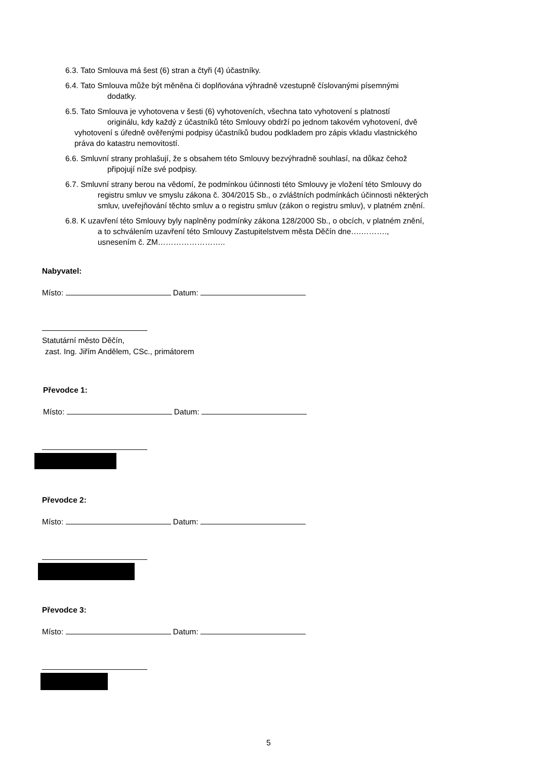6.3. Tato Smlouva má šest (6) stran a čtyři (4) účastníky.
6.4. Tato Smlouva může být měněna či doplňována výhradně vzestupně číslovanými písemnými
dodatky.
6.5. Tato Smlouva je vyhotovena v šesti (6) vyhotoveních, všechna tato vyhotovení s platností
originálu, kdy každý z účastníků této Smlouvy obdrží po jednom takovém vyhotovení, dvě
vyhotovení s úředně ověřenými podpisy účastníků budou podkladem pro zápis vkladu vlastnického
práva do katastru nemovitostí.
6.6. Smluvní strany prohlašují, že s obsahem této Smlouvy bezvýhradně souhlasí, na důkaz čehož
připojují níže své podpisy.
6.7. Smluvní strany berou na vědomí, že podmínkou účinnosti této Smlouvy je vložení této Smlouvy do
registru smluv ve smyslu zákona č. 304/2015 Sb., o zvláštních podmínkách účinnosti některých
smluv, uveřejňování těchto smluv a o registru smluv (zákon o registru smluv), v platném znění.
6.8. K uzavření této Smlouvy byly naplněny podmínky zákona 128/2000 Sb., o obcích, v platném znění,
a to schválením uzavření této Smlouvy Zastupitelstvem města Děčín dne….……….,
usnesením č. ZM……………………..
Nabyvatel:
Místo: Datum:
Statutární město Děčín,
zast. Ing. Jiřím Andělem, CSc., primátorem
Převodce 1:
Místo: Datum:
Převodce 2:
Místo: Datum:
Převodce 3:
Místo: Datum:
5